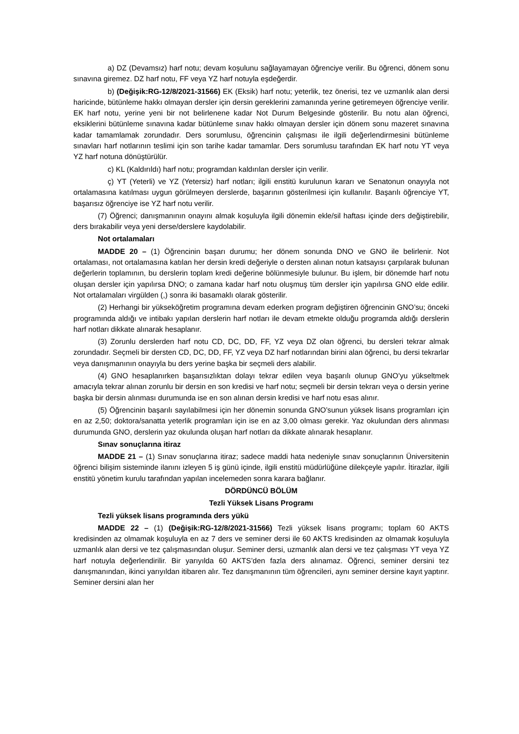a) DZ (Devamsız) harf notu; devam koşulunu sağlayamayan öğrenciye verilir. Bu öğrenci, dönem sonu sınavına giremez. DZ harf notu, FF veya YZ harf notuyla eşdeğerdir.
b) (Değişik:RG-12/8/2021-31566) EK (Eksik) harf notu; yeterlik, tez önerisi, tez ve uzmanlık alan dersi haricinde, bütünleme hakkı olmayan dersler için dersin gereklerini zamanında yerine getiremeyen öğrenciye verilir. EK harf notu, yerine yeni bir not belirlenene kadar Not Durum Belgesinde gösterilir. Bu notu alan öğrenci, eksiklerini bütünleme sınavına kadar bütünleme sınav hakkı olmayan dersler için dönem sonu mazeret sınavına kadar tamamlamak zorundadır. Ders sorumlusu, öğrencinin çalışması ile ilgili değerlendirmesini bütünleme sınavları harf notlarının teslimi için son tarihe kadar tamamlar. Ders sorumlusu tarafından EK harf notu YT veya YZ harf notuna dönüştürülür.
c) KL (Kaldırıldı) harf notu; programdan kaldırılan dersler için verilir.
ç) YT (Yeterli) ve YZ (Yetersiz) harf notları; ilgili enstitü kurulunun kararı ve Senatonun onayıyla not ortalamasına katılması uygun görülmeyen derslerde, başarının gösterilmesi için kullanılır. Başarılı öğrenciye YT, başarısız öğrenciye ise YZ harf notu verilir.
(7) Öğrenci; danışmanının onayını almak koşuluyla ilgili dönemin ekle/sil haftası içinde ders değiştirebilir, ders bırakabilir veya yeni derse/derslere kaydolabilir.
Not ortalamaları
MADDE 20 – (1) Öğrencinin başarı durumu; her dönem sonunda DNO ve GNO ile belirlenir. Not ortalaması, not ortalamasına katılan her dersin kredi değeriyle o dersten alınan notun katsayısı çarpılarak bulunan değerlerin toplamının, bu derslerin toplam kredi değerine bölünmesiyle bulunur. Bu işlem, bir dönemde harf notu oluşan dersler için yapılırsa DNO; o zamana kadar harf notu oluşmuş tüm dersler için yapılırsa GNO elde edilir. Not ortalamaları virgülden (,) sonra iki basamaklı olarak gösterilir.
(2) Herhangi bir yükseköğretim programına devam ederken program değiştiren öğrencinin GNO’su; önceki programında aldığı ve intibakı yapılan derslerin harf notları ile devam etmekte olduğu programda aldığı derslerin harf notları dikkate alınarak hesaplanır.
(3) Zorunlu derslerden harf notu CD, DC, DD, FF, YZ veya DZ olan öğrenci, bu dersleri tekrar almak zorundadır. Seçmeli bir dersten CD, DC, DD, FF, YZ veya DZ harf notlarından birini alan öğrenci, bu dersi tekrarlar veya danışmanının onayıyla bu ders yerine başka bir seçmeli ders alabilir.
(4) GNO hesaplanırken başarısızlıktan dolayı tekrar edilen veya başarılı olunup GNO’yu yükseltmek amacıyla tekrar alınan zorunlu bir dersin en son kredisi ve harf notu; seçmeli bir dersin tekrarı veya o dersin yerine başka bir dersin alınması durumunda ise en son alınan dersin kredisi ve harf notu esas alınır.
(5) Öğrencinin başarılı sayılabilmesi için her dönemin sonunda GNO’sunun yüksek lisans programları için en az 2,50; doktora/sanatta yeterlik programları için ise en az 3,00 olması gerekir. Yaz okulundan ders alınması durumunda GNO, derslerin yaz okulunda oluşan harf notları da dikkate alınarak hesaplanır.
Sınav sonuçlarına itiraz
MADDE 21 – (1) Sınav sonuçlarına itiraz; sadece maddi hata nedeniyle sınav sonuçlarının Üniversitenin öğrenci bilişim sisteminde ilanını izleyen 5 iş günü içinde, ilgili enstitü müdürlüğüne dilekçeyle yapılır. İtirazlar, ilgili enstitü yönetim kurulu tarafından yapılan incelemeden sonra karara bağlanır.
DÖRDÜNCÜ BÖLÜM
Tezli Yüksek Lisans Programı
Tezli yüksek lisans programında ders yükü
MADDE 22 – (1) (Değişik:RG-12/8/2021-31566) Tezli yüksek lisans programı; toplam 60 AKTS kredisinden az olmamak koşuluyla en az 7 ders ve seminer dersi ile 60 AKTS kredisinden az olmamak koşuluyla uzmanlık alan dersi ve tez çalışmasından oluşur. Seminer dersi, uzmanlık alan dersi ve tez çalışması YT veya YZ harf notuyla değerlendirilir. Bir yarıyılda 60 AKTS’den fazla ders alınamaz. Öğrenci, seminer dersini tez danışmanından, ikinci yarıyıldan itibaren alır. Tez danışmanının tüm öğrencileri, aynı seminer dersine kayıt yaptırır. Seminer dersini alan her